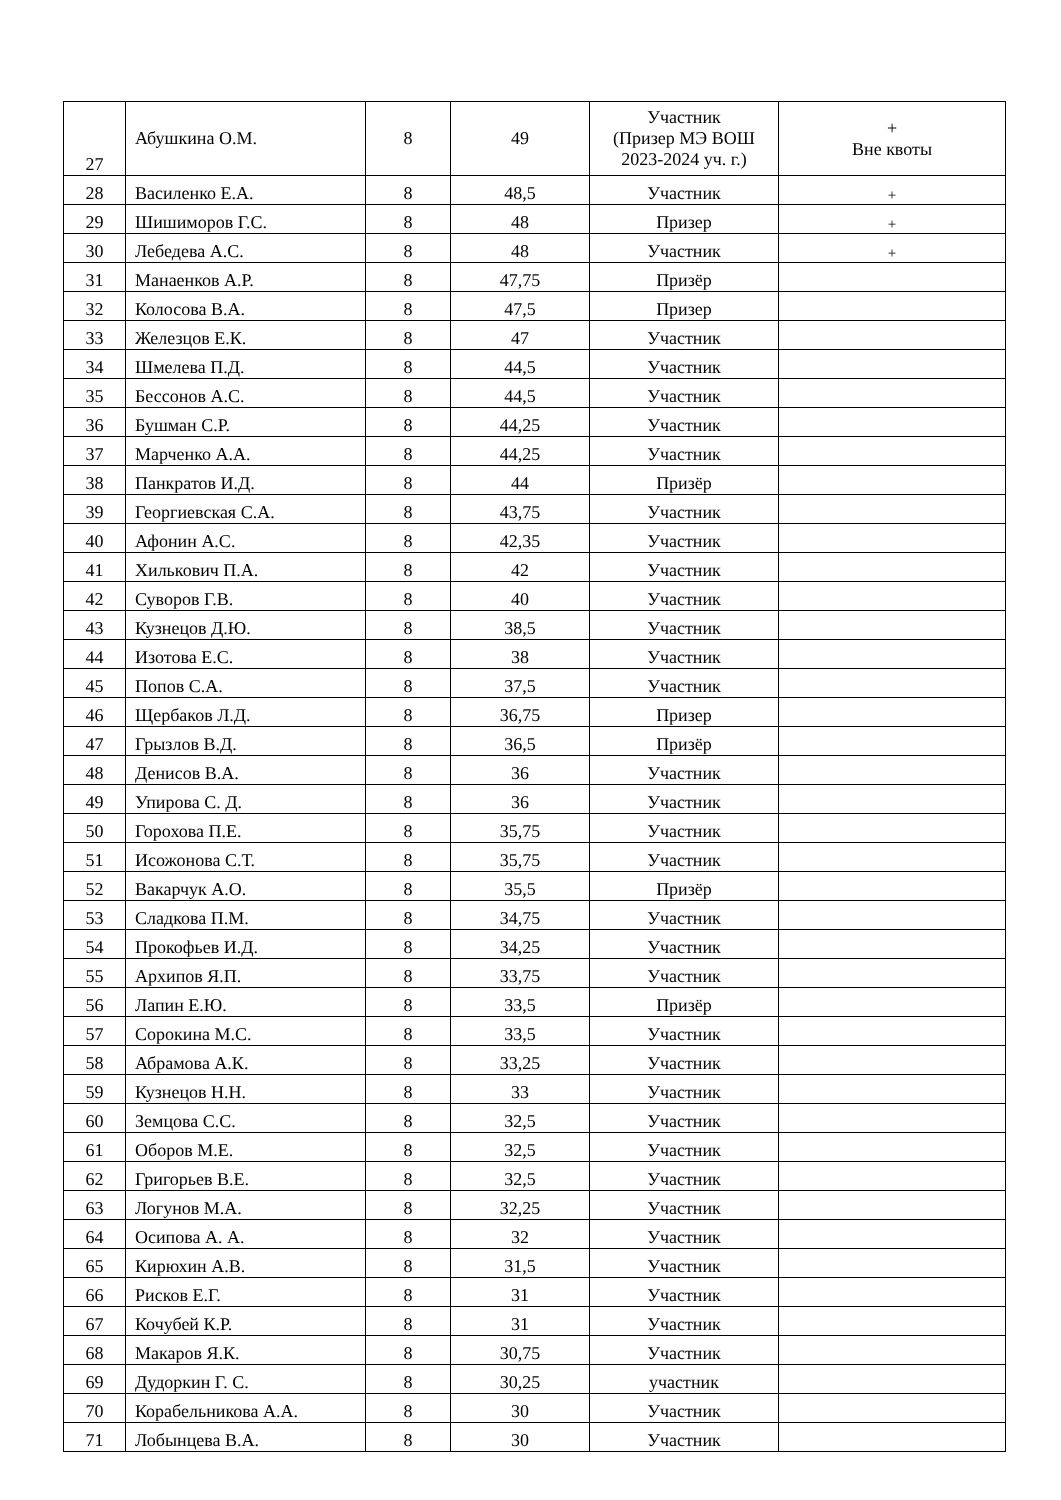| 27 | Абушкина О.М. | 8 | 49 | Участник (Призер МЭ ВОШ 2023-2024 уч. г.) | + Вне квоты |
| 28 | Василенко Е.А. | 8 | 48,5 | Участник | + |
| 29 | Шишиморов Г.С. | 8 | 48 | Призер | + |
| 30 | Лебедева А.С. | 8 | 48 | Участник | + |
| 31 | Манаенков А.Р. | 8 | 47,75 | Призёр | |
| 32 | Колосова В.А. | 8 | 47,5 | Призер | |
| 33 | Железцов Е.К. | 8 | 47 | Участник | |
| 34 | Шмелева П.Д. | 8 | 44,5 | Участник | |
| 35 | Бессонов А.С. | 8 | 44,5 | Участник | |
| 36 | Бушман С.Р. | 8 | 44,25 | Участник | |
| 37 | Марченко А.А. | 8 | 44,25 | Участник | |
| 38 | Панкратов И.Д. | 8 | 44 | Призёр | |
| 39 | Георгиевская С.А. | 8 | 43,75 | Участник | |
| 40 | Афонин А.С. | 8 | 42,35 | Участник | |
| 41 | Хилькович П.А. | 8 | 42 | Участник | |
| 42 | Суворов Г.В. | 8 | 40 | Участник | |
| 43 | Кузнецов Д.Ю. | 8 | 38,5 | Участник | |
| 44 | Изотова Е.С. | 8 | 38 | Участник | |
| 45 | Попов С.А. | 8 | 37,5 | Участник | |
| 46 | Щербаков Л.Д. | 8 | 36,75 | Призер | |
| 47 | Грызлов В.Д. | 8 | 36,5 | Призёр | |
| 48 | Денисов В.А. | 8 | 36 | Участник | |
| 49 | Упирова С. Д. | 8 | 36 | Участник | |
| 50 | Горохова П.Е. | 8 | 35,75 | Участник | |
| 51 | Исожонова С.Т. | 8 | 35,75 | Участник | |
| 52 | Вакарчук А.О. | 8 | 35,5 | Призёр | |
| 53 | Сладкова П.М. | 8 | 34,75 | Участник | |
| 54 | Прокофьев И.Д. | 8 | 34,25 | Участник | |
| 55 | Архипов Я.П. | 8 | 33,75 | Участник | |
| 56 | Лапин Е.Ю. | 8 | 33,5 | Призёр | |
| 57 | Сорокина М.С. | 8 | 33,5 | Участник | |
| 58 | Абрамова А.К. | 8 | 33,25 | Участник | |
| 59 | Кузнецов Н.Н. | 8 | 33 | Участник | |
| 60 | Земцова С.С. | 8 | 32,5 | Участник | |
| 61 | Оборов М.Е. | 8 | 32,5 | Участник | |
| 62 | Григорьев В.Е. | 8 | 32,5 | Участник | |
| 63 | Логунов М.А. | 8 | 32,25 | Участник | |
| 64 | Осипова А. А. | 8 | 32 | Участник | |
| 65 | Кирюхин А.В. | 8 | 31,5 | Участник | |
| 66 | Рисков Е.Г. | 8 | 31 | Участник | |
| 67 | Кочубей К.Р. | 8 | 31 | Участник | |
| 68 | Макаров Я.К. | 8 | 30,75 | Участник | |
| 69 | Дудоркин Г. С. | 8 | 30,25 | участник | |
| 70 | Корабельникова А.А. | 8 | 30 | Участник | |
| 71 | Лобынцева В.А. | 8 | 30 | Участник | |